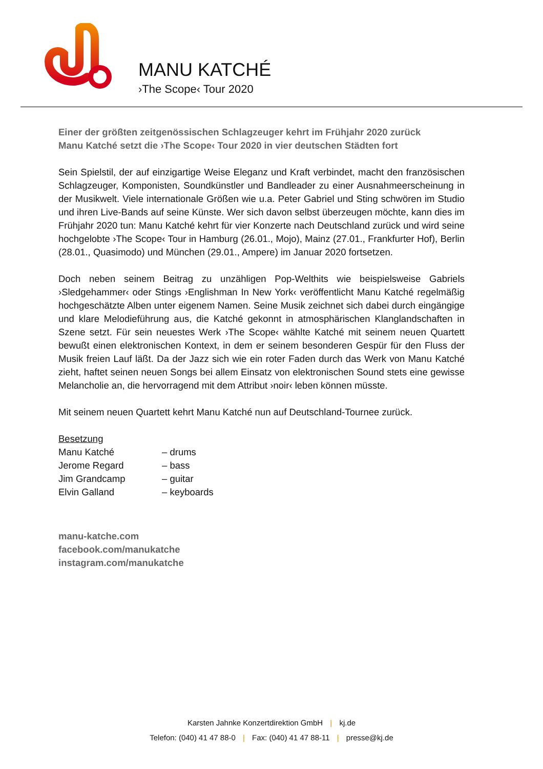MANU KATCHÉ
›The Scope‹ Tour 2020
Einer der größten zeitgenössischen Schlagzeuger kehrt im Frühjahr 2020 zurück
Manu Katché setzt die ›The Scope‹ Tour 2020 in vier deutschen Städten fort
Sein Spielstil, der auf einzigartige Weise Eleganz und Kraft verbindet, macht den französischen Schlagzeuger, Komponisten, Soundkünstler und Bandleader zu einer Ausnahmeerscheinung in der Musikwelt. Viele internationale Größen wie u.a. Peter Gabriel und Sting schwören im Studio und ihren Live-Bands auf seine Künste. Wer sich davon selbst überzeugen möchte, kann dies im Frühjahr 2020 tun: Manu Katché kehrt für vier Konzerte nach Deutschland zurück und wird seine hochgelobte ›The Scope‹ Tour in Hamburg (26.01., Mojo), Mainz (27.01., Frankfurter Hof), Berlin (28.01., Quasimodo) und München (29.01., Ampere) im Januar 2020 fortsetzen.
Doch neben seinem Beitrag zu unzähligen Pop-Welthits wie beispielsweise Gabriels ›Sledgehammer‹ oder Stings ›Englishman In New York‹ veröffentlicht Manu Katché regelmäßig hochgeschätzte Alben unter eigenem Namen. Seine Musik zeichnet sich dabei durch eingängige und klare Melodieführung aus, die Katché gekonnt in atmosphärischen Klanglandschaften in Szene setzt. Für sein neuestes Werk ›The Scope‹ wählte Katché mit seinem neuen Quartett bewußt einen elektronischen Kontext, in dem er seinem besonderen Gespür für den Fluss der Musik freien Lauf läßt. Da der Jazz sich wie ein roter Faden durch das Werk von Manu Katché zieht, haftet seinen neuen Songs bei allem Einsatz von elektronischen Sound stets eine gewisse Melancholie an, die hervorragend mit dem Attribut ›noir‹ leben können müsste.
Mit seinem neuen Quartett kehrt Manu Katché nun auf Deutschland-Tournee zurück.
Besetzung
| Manu Katché | – drums |
| Jerome Regard | – bass |
| Jim Grandcamp | – guitar |
| Elvin Galland | – keyboards |
manu-katche.com
facebook.com/manukatche
instagram.com/manukatche
Karsten Jahnke Konzertdirektion GmbH | kj.de
Telefon: (040) 41 47 88-0 | Fax: (040) 41 47 88-11 | presse@kj.de